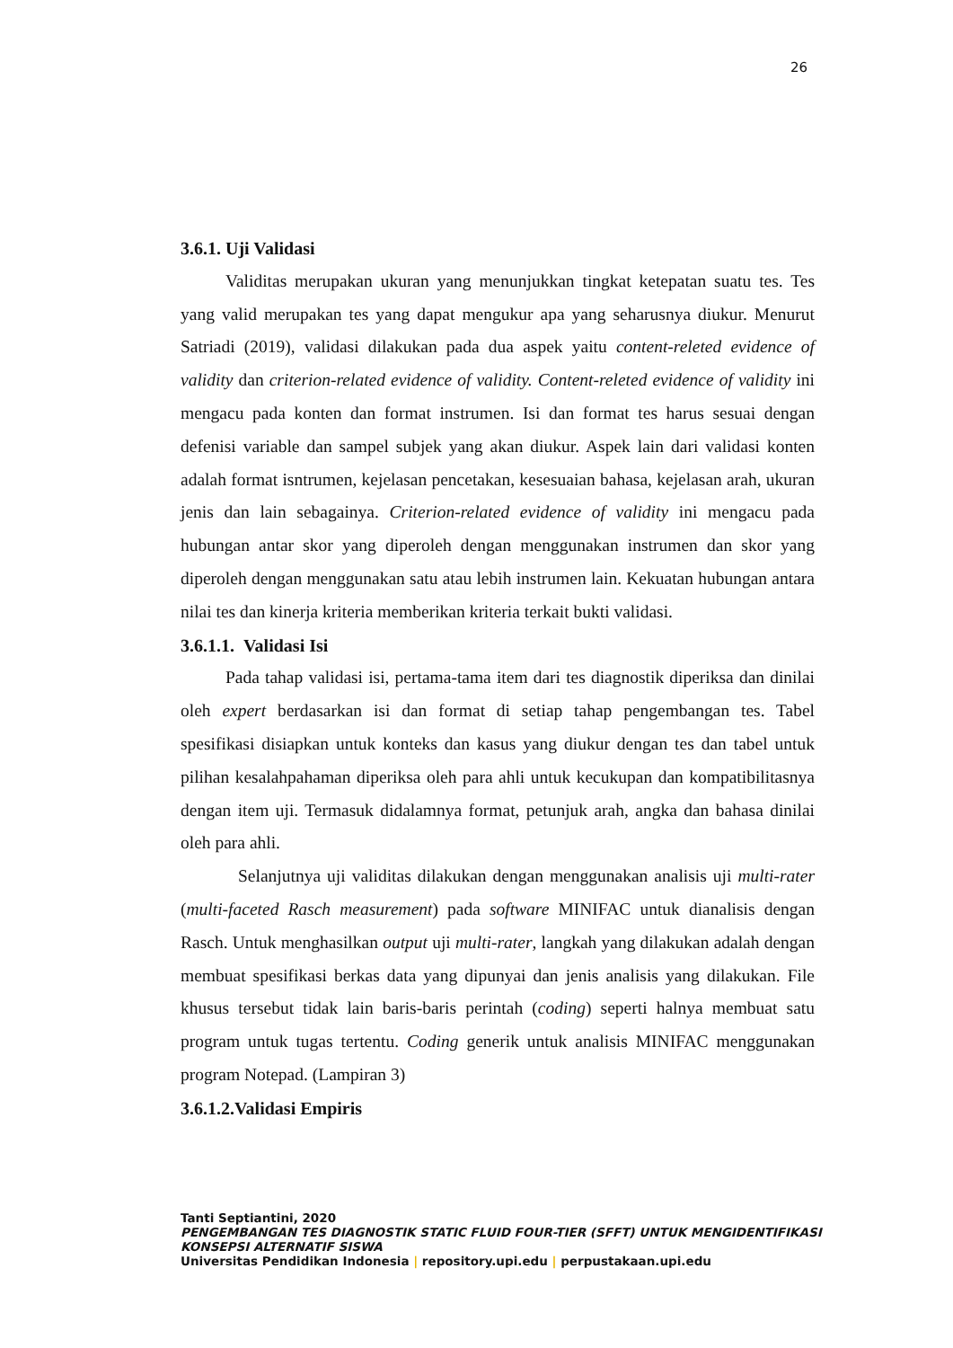26
3.6.1. Uji Validasi
Validitas merupakan ukuran yang menunjukkan tingkat ketepatan suatu tes. Tes yang valid merupakan tes yang dapat mengukur apa yang seharusnya diukur. Menurut Satriadi (2019), validasi dilakukan pada dua aspek yaitu content-releted evidence of validity dan criterion-related evidence of validity. Content-releted evidence of validity ini mengacu pada konten dan format instrumen. Isi dan format tes harus sesuai dengan defenisi variable dan sampel subjek yang akan diukur. Aspek lain dari validasi konten adalah format isntrumen, kejelasan pencetakan, kesesuaian bahasa, kejelasan arah, ukuran jenis dan lain sebagainya. Criterion-related evidence of validity ini mengacu pada hubungan antar skor yang diperoleh dengan menggunakan instrumen dan skor yang diperoleh dengan menggunakan satu atau lebih instrumen lain. Kekuatan hubungan antara nilai tes dan kinerja kriteria memberikan kriteria terkait bukti validasi.
3.6.1.1. Validasi Isi
Pada tahap validasi isi, pertama-tama item dari tes diagnostik diperiksa dan dinilai oleh expert berdasarkan isi dan format di setiap tahap pengembangan tes. Tabel spesifikasi disiapkan untuk konteks dan kasus yang diukur dengan tes dan tabel untuk pilihan kesalahpahaman diperiksa oleh para ahli untuk kecukupan dan kompatibilitasnya dengan item uji. Termasuk didalamnya format, petunjuk arah, angka dan bahasa dinilai oleh para ahli.
Selanjutnya uji validitas dilakukan dengan menggunakan analisis uji multi-rater (multi-faceted Rasch measurement) pada software MINIFAC untuk dianalisis dengan Rasch. Untuk menghasilkan output uji multi-rater, langkah yang dilakukan adalah dengan membuat spesifikasi berkas data yang dipunyai dan jenis analisis yang dilakukan. File khusus tersebut tidak lain baris-baris perintah (coding) seperti halnya membuat satu program untuk tugas tertentu. Coding generik untuk analisis MINIFAC menggunakan program Notepad. (Lampiran 3)
3.6.1.2.Validasi Empiris
Tanti Septiantini, 2020
PENGEMBANGAN TES DIAGNOSTIK STATIC FLUID FOUR-TIER (SFFT) UNTUK MENGIDENTIFIKASI KONSEPSI ALTERNATIF SISWA
Universitas Pendidikan Indonesia | repository.upi.edu | perpustakaan.upi.edu